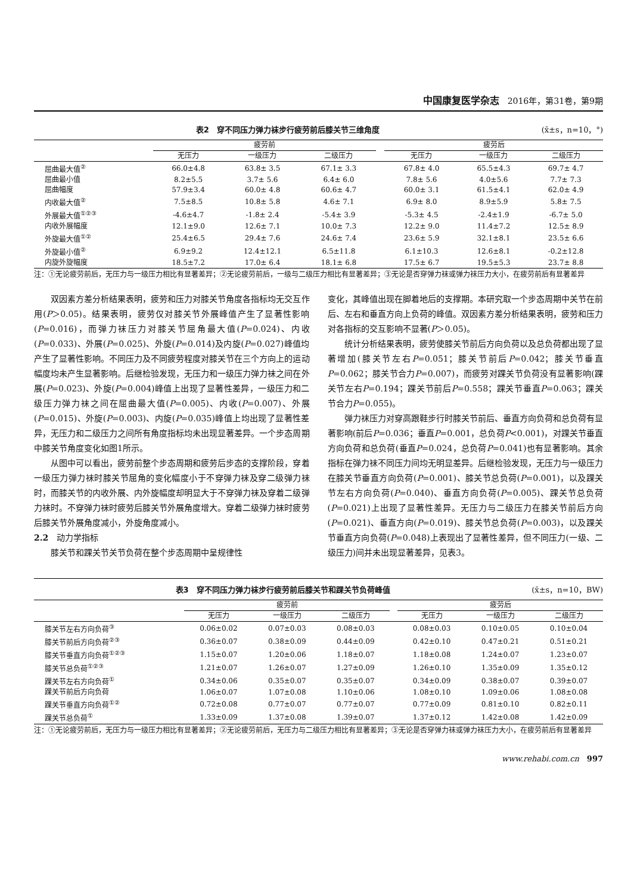中国康复医学杂志 2016年，第31卷，第9期
表2　穿不同压力弹力袜步行疲劳前后膝关节三维角度 (x̄±s，n=10，°)
| | 疲劳前 | | | | 疲劳后 | | |
| --- | --- | --- | --- | --- | --- | --- | --- |
| | 无压力 | 一级压力 | 二级压力 | | 无压力 | 一级压力 | 二级压力 |
| 屈曲最大值<sup>②</sup> | 66.0±4.8 | 63.8± 3.5 | 67.1± 3.3 | | 67.8± 4.0 | 65.5±4.3 | 69.7± 4.7 |
| 屈曲最小值 | 8.2±5.5 | 3.7± 5.6 | 6.4± 6.0 | | 7.8± 5.6 | 4.0±5.6 | 7.7± 7.3 |
| 屈曲幅度 | 57.9±3.4 | 60.0± 4.8 | 60.6± 4.7 | | 60.0± 3.1 | 61.5±4.1 | 62.0± 4.9 |
| 内收最大值<sup>②</sup> | 7.5±8.5 | 10.8± 5.8 | 4.6± 7.1 | | 6.9± 8.0 | 8.9±5.9 | 5.8± 7.5 |
| 外展最大值<sup>①②③</sup> | -4.6±4.7 | -1.8± 2.4 | -5.4± 3.9 | | -5.3± 4.5 | -2.4±1.9 | -6.7± 5.0 |
| 内收外展幅度 | 12.1±9.0 | 12.6± 7.1 | 10.0± 7.3 | | 12.2± 9.0 | 11.4±7.2 | 12.5± 8.9 |
| 外旋最大值<sup>①②</sup> | 25.4±6.5 | 29.4± 7.6 | 24.6± 7.4 | | 23.6± 5.9 | 32.1±8.1 | 23.5± 6.6 |
| 外旋最小值<sup>②</sup> | 6.9±9.2 | 12.4±12.1 | 6.5±11.8 | | 6.1±10.3 | 12.6±8.1 | -0.2±12.8 |
| 内旋外旋幅度 | 18.5±7.2 | 17.0± 6.4 | 18.1± 6.8 | | 17.5± 6.7 | 19.5±5.3 | 23.7± 8.8 |
注：①无论疲劳前后，无压力与一级压力相比有显著差异；②无论疲劳前后，一级与二级压力相比有显著差异；③无论是否穿弹力袜或弹力袜压力大小，在疲劳前后有显著差异
双因素方差分析结果表明，疲劳和压力对膝关节角度各指标均无交互作用(P＞0.05)。结果表明，疲劳仅对膝关节外展峰值产生了显著性影响(P=0.016)，而弹力袜压力对膝关节屈角最大值(P=0.024)、内收(P=0.033)、外展(P=0.025)、外旋(P=0.014)及内旋(P=0.027)峰值均产生了显著性影响。不同压力及不同疲劳程度对膝关节在三个方向上的运动幅度均未产生显著影响。后继检验发现，无压力和一级压力弹力袜之间在外展(P=0.023)、外旋(P=0.004)峰值上出现了显著性差异，一级压力和二级压力弹力袜之间在屈曲最大值(P=0.005)、内收(P=0.007)、外展(P=0.015)、外旋(P=0.003)、内旋(P=0.035)峰值上均出现了显著性差异，无压力和二级压力之间所有角度指标均未出现显著差异。一个步态周期中膝关节角度变化如图1所示。
从图中可以看出，疲劳前整个步态周期和疲劳后步态的支撑阶段，穿着一级压力弹力袜时膝关节屈角的变化幅度小于不穿弹力袜及穿二级弹力袜时，而膝关节的内收外展、内外旋幅度却明显大于不穿弹力袜及穿着二级弹力袜时。不穿弹力袜时疲劳后膝关节外展角度增大。穿着二级弹力袜时疲劳后膝关节外展角度减小，外旋角度减小。
2.2　动力学指标
膝关节和踝关节关节负荷在整个步态周期中呈规律性
变化，其峰值出现在脚着地后的支撑期。本研究取一个步态周期中关节在前后、左右和垂直方向上负荷的峰值。双因素方差分析结果表明，疲劳和压力对各指标的交互影响不显著(P＞0.05)。
统计分析结果表明，疲劳使膝关节前后方向负荷以及总负荷都出现了显著增加(膝关节左右P=0.051；膝关节前后P=0.042；膝关节垂直P=0.062；膝关节合力P=0.007)，而疲劳对踝关节负荷没有显著影响(踝关节左右P=0.194；踝关节前后P=0.558；踝关节垂直P=0.063；踝关节合力P=0.055)。
弹力袜压力对穿高跟鞋步行时膝关节前后、垂直方向负荷和总负荷有显著影响(前后P=0.036；垂直P=0.001，总负荷P<0.001)，对踝关节垂直方向负荷和总负荷(垂直P=0.024，总负荷P=0.041)也有显著影响。其余指标在弹力袜不同压力间均无明显差异。后继检验发现，无压力与一级压力在膝关节垂直方向负荷(P=0.001)、膝关节总负荷(P=0.001)，以及踝关节左右方向负荷(P=0.040)、垂直方向负荷(P=0.005)、踝关节总负荷(P=0.021)上出现了显著性差异。无压力与二级压力在膝关节前后方向(P=0.021)、垂直方向(P=0.019)、膝关节总负荷(P=0.003)，以及踝关节垂直方向负荷(P=0.048)上表现出了显著性差异，但不同压力(一级、二级压力)间并未出现显著差异，见表3。
表3　穿不同压力弹力袜步行疲劳前后膝关节和踝关节负荷峰值 (x̄±s，n=10，BW)
| | 疲劳前 | | | | 疲劳后 | | |
| --- | --- | --- | --- | --- | --- | --- | --- |
| | 无压力 | 一级压力 | 二级压力 | | 无压力 | 一级压力 | 二级压力 |
| 膝关节左右方向负荷<sup>③</sup> | 0.06±0.02 | 0.07±0.03 | 0.08±0.03 | | 0.08±0.03 | 0.10±0.05 | 0.10±0.04 |
| 膝关节前后方向负荷<sup>②③</sup> | 0.36±0.07 | 0.38±0.09 | 0.44±0.09 | | 0.42±0.10 | 0.47±0.21 | 0.51±0.21 |
| 膝关节垂直方向负荷<sup>①②③</sup> | 1.15±0.07 | 1.20±0.06 | 1.18±0.07 | | 1.18±0.08 | 1.24±0.07 | 1.23±0.07 |
| 膝关节总负荷<sup>①②③</sup> | 1.21±0.07 | 1.26±0.07 | 1.27±0.09 | | 1.26±0.10 | 1.35±0.09 | 1.35±0.12 |
| 踝关节左右方向负荷<sup>①</sup> | 0.34±0.06 | 0.35±0.07 | 0.35±0.07 | | 0.34±0.09 | 0.38±0.07 | 0.39±0.07 |
| 踝关节前后方向负荷 | 1.06±0.07 | 1.07±0.08 | 1.10±0.06 | | 1.08±0.10 | 1.09±0.06 | 1.08±0.08 |
| 踝关节垂直方向负荷<sup>①②</sup> | 0.72±0.08 | 0.77±0.07 | 0.77±0.07 | | 0.77±0.09 | 0.81±0.10 | 0.82±0.11 |
| 踝关节总负荷<sup>①</sup> | 1.33±0.09 | 1.37±0.08 | 1.39±0.07 | | 1.37±0.12 | 1.42±0.08 | 1.42±0.09 |
注：①无论疲劳前后，无压力与一级压力相比有显著差异；②无论疲劳前后，无压力与二级压力相比有显著差异；③无论是否穿弹力袜或弹力袜压力大小，在疲劳前后有显著差异
www.rehabi.com.cn　997